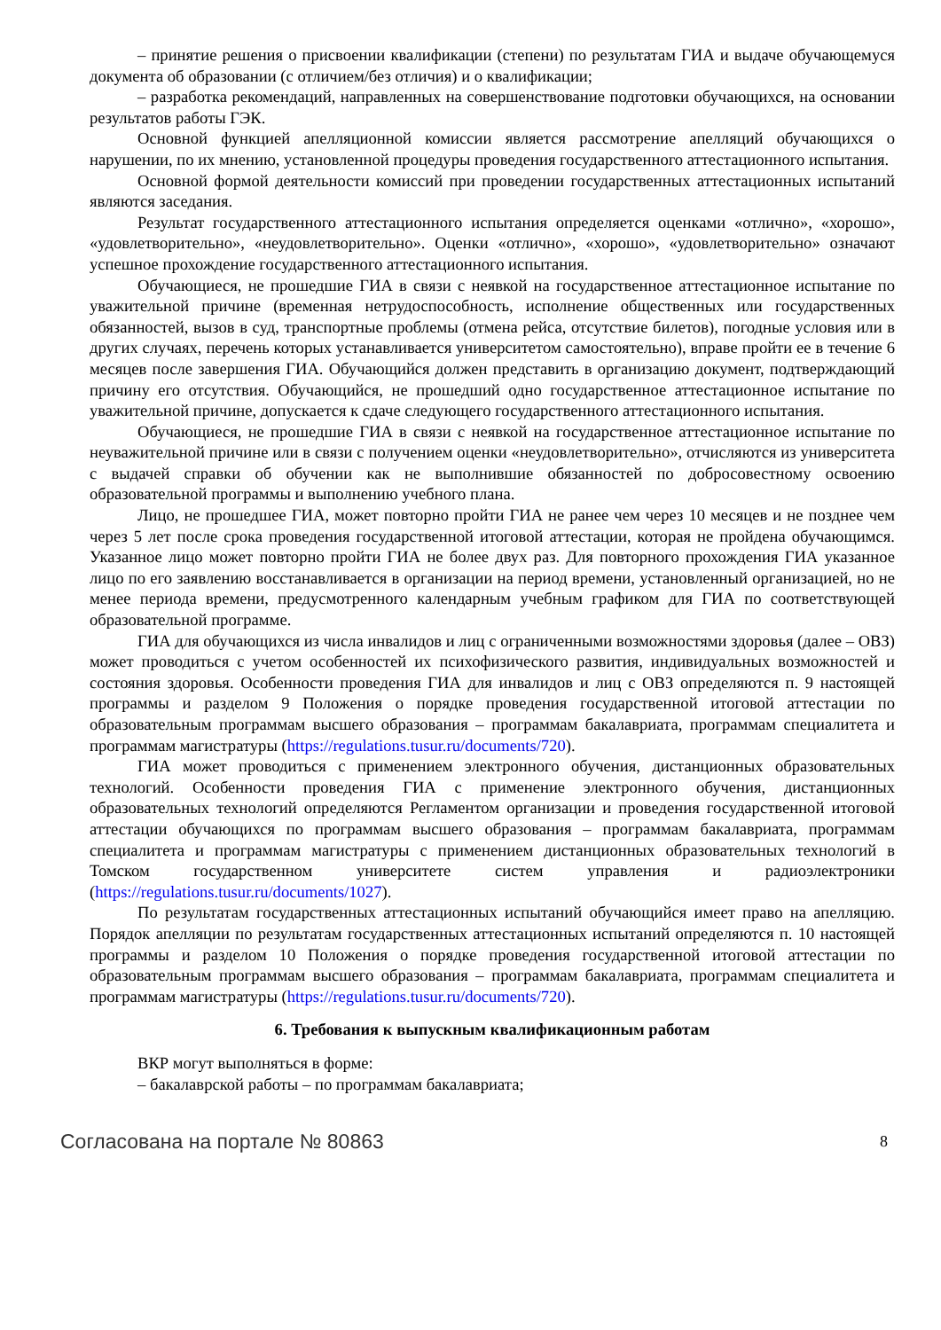– принятие решения о присвоении квалификации (степени) по результатам ГИА и выдаче обучающемуся документа об образовании (с отличием/без отличия) и о квалификации;
– разработка рекомендаций, направленных на совершенствование подготовки обучающихся, на основании результатов работы ГЭК.
Основной функцией апелляционной комиссии является рассмотрение апелляций обучающихся о нарушении, по их мнению, установленной процедуры проведения государственного аттестационного испытания.
Основной формой деятельности комиссий при проведении государственных аттестационных испытаний являются заседания.
Результат государственного аттестационного испытания определяется оценками «отлично», «хорошо», «удовлетворительно», «неудовлетворительно». Оценки «отлично», «хорошо», «удовлетворительно» означают успешное прохождение государственного аттестационного испытания.
Обучающиеся, не прошедшие ГИА в связи с неявкой на государственное аттестационное испытание по уважительной причине (временная нетрудоспособность, исполнение общественных или государственных обязанностей, вызов в суд, транспортные проблемы (отмена рейса, отсутствие билетов), погодные условия или в других случаях, перечень которых устанавливается университетом самостоятельно), вправе пройти ее в течение 6 месяцев после завершения ГИА. Обучающийся должен представить в организацию документ, подтверждающий причину его отсутствия. Обучающийся, не прошедший одно государственное аттестационное испытание по уважительной причине, допускается к сдаче следующего государственного аттестационного испытания.
Обучающиеся, не прошедшие ГИА в связи с неявкой на государственное аттестационное испытание по неуважительной причине или в связи с получением оценки «неудовлетворительно», отчисляются из университета с выдачей справки об обучении как не выполнившие обязанностей по добросовестному освоению образовательной программы и выполнению учебного плана.
Лицо, не прошедшее ГИА, может повторно пройти ГИА не ранее чем через 10 месяцев и не позднее чем через 5 лет после срока проведения государственной итоговой аттестации, которая не пройдена обучающимся. Указанное лицо может повторно пройти ГИА не более двух раз. Для повторного прохождения ГИА указанное лицо по его заявлению восстанавливается в организации на период времени, установленный организацией, но не менее периода времени, предусмотренного календарным учебным графиком для ГИА по соответствующей образовательной программе.
ГИА для обучающихся из числа инвалидов и лиц с ограниченными возможностями здоровья (далее – ОВЗ) может проводиться с учетом особенностей их психофизического развития, индивидуальных возможностей и состояния здоровья. Особенности проведения ГИА для инвалидов и лиц с ОВЗ определяются п. 9 настоящей программы и разделом 9 Положения о порядке проведения государственной итоговой аттестации по образовательным программам высшего образования – программам бакалавриата, программам специалитета и программам магистратуры (https://regulations.tusur.ru/documents/720).
ГИА может проводиться с применением электронного обучения, дистанционных образовательных технологий. Особенности проведения ГИА с применение электронного обучения, дистанционных образовательных технологий определяются Регламентом организации и проведения государственной итоговой аттестации обучающихся по программам высшего образования – программам бакалавриата, программам специалитета и программам магистратуры с применением дистанционных образовательных технологий в Томском государственном университете систем управления и радиоэлектроники (https://regulations.tusur.ru/documents/1027).
По результатам государственных аттестационных испытаний обучающийся имеет право на апелляцию. Порядок апелляции по результатам государственных аттестационных испытаний определяются п. 10 настоящей программы и разделом 10 Положения о порядке проведения государственной итоговой аттестации по образовательным программам высшего образования – программам бакалавриата, программам специалитета и программам магистратуры (https://regulations.tusur.ru/documents/720).
6. Требования к выпускным квалификационным работам
ВКР могут выполняться в форме:
– бакалаврской работы – по программам бакалавриата;
Согласована на портале № 80863 8